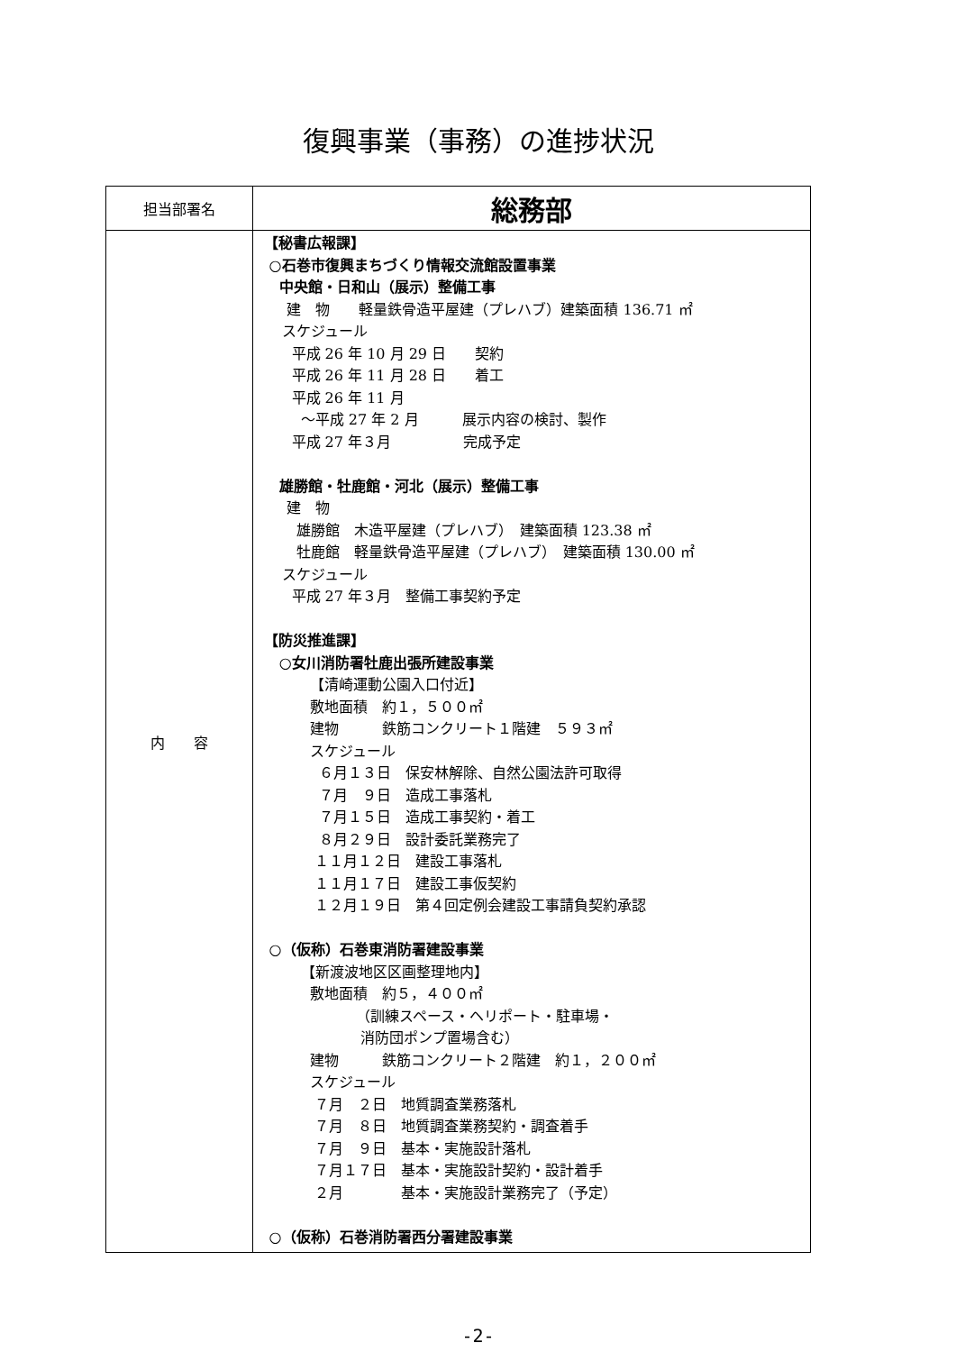復興事業（事務）の進捗状況
| 担当部署名 | 総務部 |
| 内 容 | 【秘書広報課】 ○石巻市復興まちづくり情報交流館設置事業 中央館・日和山（展示）整備工事 建 物 軽量鉄骨造平屋建（プレハブ）建築面積 136.71 ㎡ スケジュール 平成 26 年 10 月 29 日 契約 平成 26 年 11 月 28 日 着工 平成 26 年 11 月 ～平成 27 年 2 月 展示内容の検討、製作 平成 27 年３月 完成予定 雄勝館・牡鹿館・河北（展示）整備工事 建 物 雄勝館 木造平屋建（プレハブ） 建築面積 123.38 ㎡ 牡鹿館 軽量鉄骨造平屋建（プレハブ） 建築面積 130.00 ㎡ スケジュール 平成 27 年３月 整備工事契約予定 【防災推進課】 ○女川消防署牡鹿出張所建設事業 【清崎運動公園入口付近】 敷地面積 約１，５００㎡ 建物 鉄筋コンクリート１階建 ５９３㎡ スケジュール ６月１３日 保安林解除、自然公園法許可取得 ７月 ９日 造成工事落札 ７月１５日 造成工事契約・着工 ８月２９日 設計委託業務完了 １１月１２日 建設工事落札 １１月１７日 建設工事仮契約 １２月１９日 第４回定例会建設工事請負契約承認 ○（仮称）石巻東消防署建設事業 【新渡波地区区画整理地内】 敷地面積 約５，４００㎡ （訓練スペース・ヘリポート・駐車場・ 消防団ポンプ置場含む） 建物 鉄筋コンクリート２階建 約１，２００㎡ スケジュール ７月 ２日 地質調査業務落札 ７月 ８日 地質調査業務契約・調査着手 ７月 ９日 基本・実施設計落札 ７月１７日 基本・実施設計契約・設計着手 ２月 基本・実施設計業務完了（予定） ○（仮称）石巻消防署西分署建設事業 |
-2-